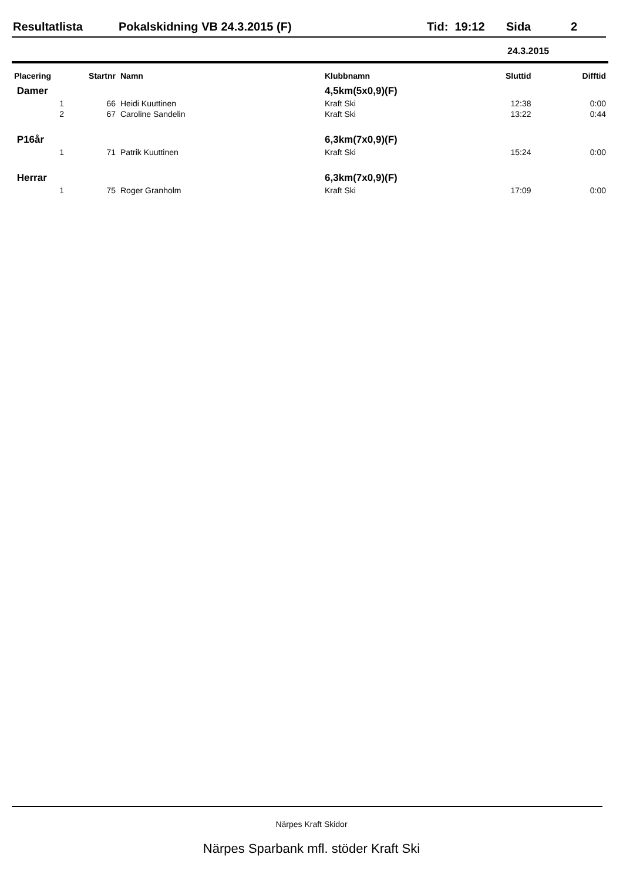Resultatlista Pokalskidning VB 24.3.2015 (F) Tid: 19:12 Sida 2
24.3.2015
| Placering | Startnr | Namn | Klubbnamn | Sluttid | Difftid |
| --- | --- | --- | --- | --- | --- |
| Damer | | | 4,5km(5x0,9)(F) | | |
| 1 | 66 | Heidi Kuuttinen | Kraft Ski | 12:38 | 0:00 |
| 2 | 67 | Caroline Sandelin | Kraft Ski | 13:22 | 0:44 |
| P16år | | | 6,3km(7x0,9)(F) | | |
| 1 | 71 | Patrik Kuuttinen | Kraft Ski | 15:24 | 0:00 |
| Herrar | | | 6,3km(7x0,9)(F) | | |
| 1 | 75 | Roger Granholm | Kraft Ski | 17:09 | 0:00 |
Närpes Kraft Skidor
Närpes Sparbank mfl. stöder Kraft Ski